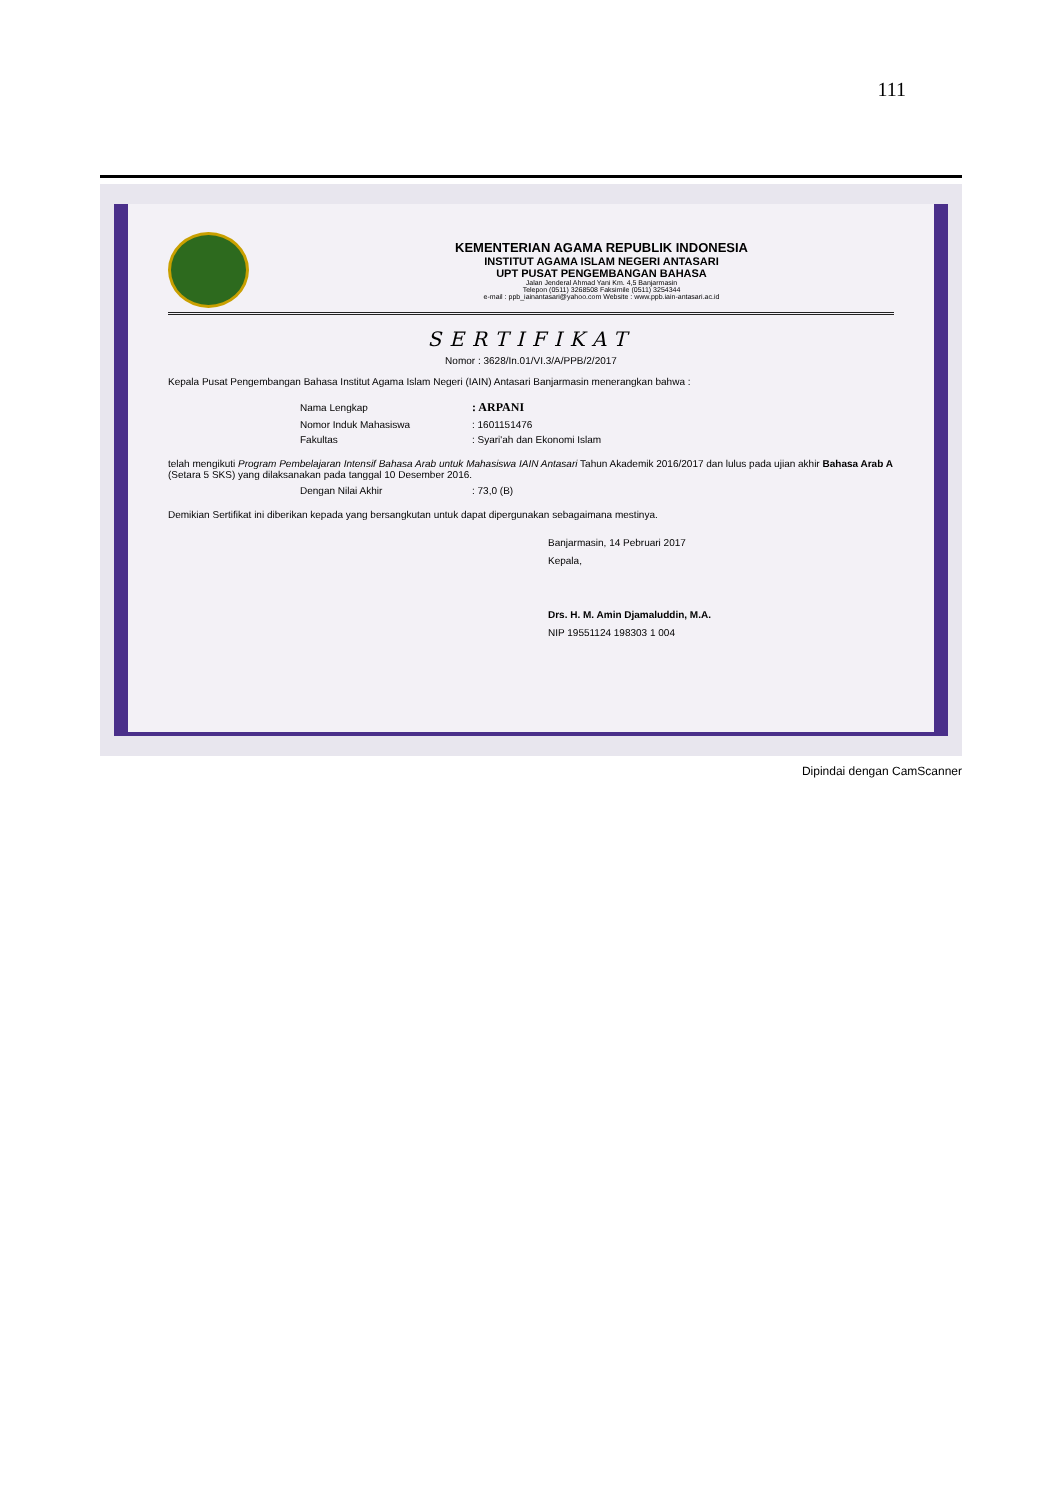111
KEMENTERIAN AGAMA REPUBLIK INDONESIA
INSTITUT AGAMA ISLAM NEGERI ANTASARI
UPT PUSAT PENGEMBANGAN BAHASA
Jalan Jenderal Ahmad Yani Km. 4,5 Banjarmasin
Telepon (0511) 3268508 Faksimile (0511) 3254344
e-mail : ppb_iainantasari@yahoo.com Website : www.ppb.iain-antasari.ac.id
SERTIFIKAT
Nomor : 3628/In.01/VI.3/A/PPB/2/2017
Kepala Pusat Pengembangan Bahasa Institut Agama Islam Negeri (IAIN) Antasari Banjarmasin menerangkan bahwa :
| Nama Lengkap | : ARPANI |
| Nomor Induk Mahasiswa | : 1601151476 |
| Fakultas | : Syari'ah dan Ekonomi Islam |
telah mengikuti Program Pembelajaran Intensif Bahasa Arab untuk Mahasiswa IAIN Antasari Tahun Akademik 2016/2017 dan lulus pada ujian akhir Bahasa Arab A (Setara 5 SKS) yang dilaksanakan pada tanggal 10 Desember 2016.
| Dengan Nilai Akhir | : 73,0 (B) |
Demikian Sertifikat ini diberikan kepada yang bersangkutan untuk dapat dipergunakan sebagaimana mestinya.
Banjarmasin, 14 Pebruari 2017
Kepala,
Drs. H. M. Amin Djamaluddin, M.A.
NIP 19551124 198303 1 004
Dipindai dengan CamScanner